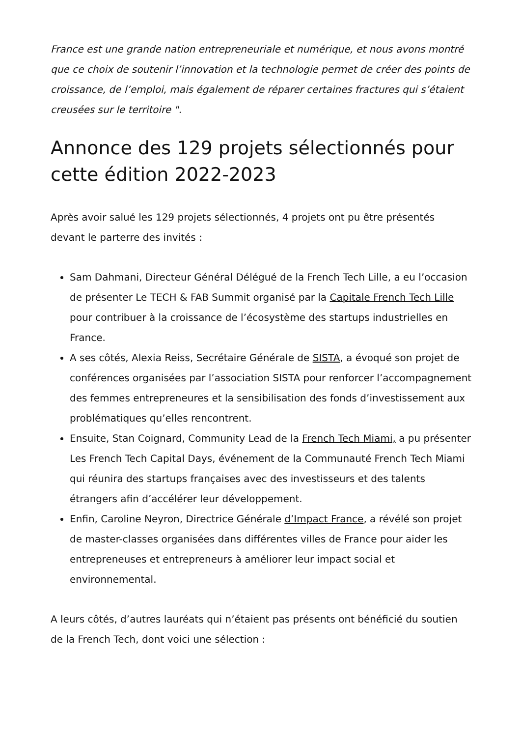France est une grande nation entrepreneuriale et numérique, et nous avons montré que ce choix de soutenir l’innovation et la technologie permet de créer des points de croissance, de l’emploi, mais également de réparer certaines fractures qui s’étaient creusées sur le territoire ".
Annonce des 129 projets sélectionnés pour cette édition 2022-2023
Après avoir salué les 129 projets sélectionnés, 4 projets ont pu être présentés devant le parterre des invités :
Sam Dahmani, Directeur Général Délégué de la French Tech Lille, a eu l’occasion de présenter Le TECH & FAB Summit organisé par la Capitale French Tech Lille pour contribuer à la croissance de l’écosystème des startups industrielles en France.
A ses côtés, Alexia Reiss, Secrétaire Générale de SISTA, a évoqué son projet de conférences organisées par l’association SISTA pour renforcer l’accompagnement des femmes entrepreneures et la sensibilisation des fonds d’investissement aux problématiques qu’elles rencontrent.
Ensuite, Stan Coignard, Community Lead de la French Tech Miami, a pu présenter Les French Tech Capital Days, événement de la Communauté French Tech Miami qui réunira des startups françaises avec des investisseurs et des talents étrangers afin d’accélérer leur développement.
Enfin, Caroline Neyron, Directrice Générale d’Impact France, a révélé son projet de master-classes organisées dans différentes villes de France pour aider les entrepreneuses et entrepreneurs à améliorer leur impact social et environnemental.
A leurs côtés, d’autres lauréats qui n’étaient pas présents ont bénéficié du soutien de la French Tech, dont voici une sélection :